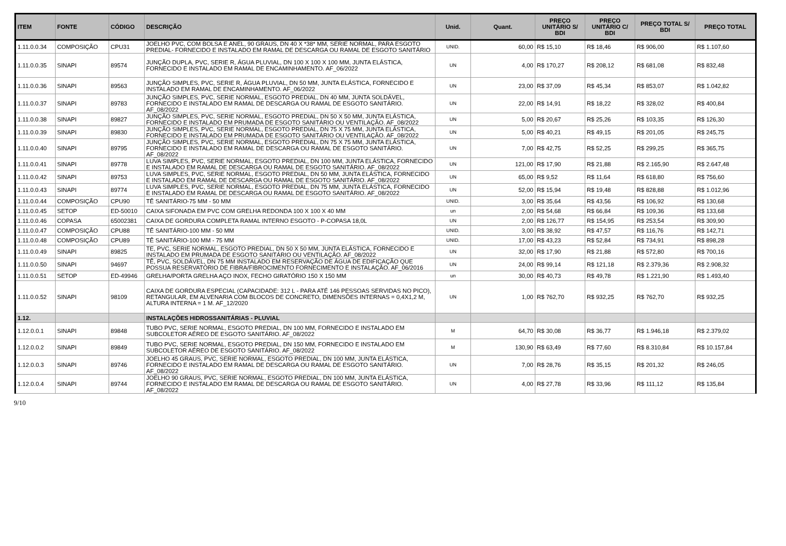| ITEM | FONTE | CÓDIGO | DESCRIÇÃO | Unid. | Quant. | PREÇO UNITÁRIO S/ BDI | PREÇO UNITÁRIO C/ BDI | PREÇO TOTAL S/ BDI | PREÇO TOTAL |
| --- | --- | --- | --- | --- | --- | --- | --- | --- | --- |
| 1.11.0.0.34 | COMPOSIÇÃO | CPU31 | JOELHO PVC, COM BOLSA E ANEL, 90 GRAUS, DN 40 X *38* MM, SERIE NORMAL, PARA ESGOTO PREDIAL- FORNECIDO E INSTALADO EM RAMAL DE DESCARGA OU RAMAL DE ESGOTO SANITÁRIO | UNID. | 60,00 | R$ 15,10 | R$ 18,46 | R$ 906,00 | R$ 1.107,60 |
| 1.11.0.0.35 | SINAPI | 89574 | JUNÇÃO DUPLA, PVC, SERIE R, ÁGUA PLUVIAL, DN 100 X 100 X 100 MM, JUNTA ELÁSTICA, FORNECIDO E INSTALADO EM RAMAL DE ENCAMINHAMENTO. AF_06/2022 | UN | 4,00 | R$ 170,27 | R$ 208,12 | R$ 681,08 | R$ 832,48 |
| 1.11.0.0.36 | SINAPI | 89563 | JUNÇÃO SIMPLES, PVC, SERIE R, ÁGUA PLUVIAL, DN 50 MM, JUNTA ELÁSTICA, FORNECIDO E INSTALADO EM RAMAL DE ENCAMINHAMENTO. AF_06/2022 | UN | 23,00 | R$ 37,09 | R$ 45,34 | R$ 853,07 | R$ 1.042,82 |
| 1.11.0.0.37 | SINAPI | 89783 | JUNÇÃO SIMPLES, PVC, SERIE NORMAL, ESGOTO PREDIAL, DN 40 MM, JUNTA SOLDÁVEL, FORNECIDO E INSTALADO EM RAMAL DE DESCARGA OU RAMAL DE ESGOTO SANITÁRIO. AF_08/2022 | UN | 22,00 | R$ 14,91 | R$ 18,22 | R$ 328,02 | R$ 400,84 |
| 1.11.0.0.38 | SINAPI | 89827 | JUNÇÃO SIMPLES, PVC, SERIE NORMAL, ESGOTO PREDIAL, DN 50 X 50 MM, JUNTA ELÁSTICA, FORNECIDO E INSTALADO EM PRUMADA DE ESGOTO SANITÁRIO OU VENTILAÇÃO. AF_08/2022 | UN | 5,00 | R$ 20,67 | R$ 25,26 | R$ 103,35 | R$ 126,30 |
| 1.11.0.0.39 | SINAPI | 89830 | JUNÇÃO SIMPLES, PVC, SERIE NORMAL, ESGOTO PREDIAL, DN 75 X 75 MM, JUNTA ELÁSTICA, FORNECIDO E INSTALADO EM PRUMADA DE ESGOTO SANITÁRIO OU VENTILAÇÃO. AF_08/2022 | UN | 5,00 | R$ 40,21 | R$ 49,15 | R$ 201,05 | R$ 245,75 |
| 1.11.0.0.40 | SINAPI | 89795 | JUNÇÃO SIMPLES, PVC, SERIE NORMAL, ESGOTO PREDIAL, DN 75 X 75 MM, JUNTA ELÁSTICA, FORNECIDO E INSTALADO EM RAMAL DE DESCARGA OU RAMAL DE ESGOTO SANITÁRIO. AF_08/2022 | UN | 7,00 | R$ 42,75 | R$ 52,25 | R$ 299,25 | R$ 365,75 |
| 1.11.0.0.41 | SINAPI | 89778 | LUVA SIMPLES, PVC, SERIE NORMAL, ESGOTO PREDIAL, DN 100 MM, JUNTA ELÁSTICA, FORNECIDO E INSTALADO EM RAMAL DE DESCARGA OU RAMAL DE ESGOTO SANITÁRIO. AF_08/2022 | UN | 121,00 | R$ 17,90 | R$ 21,88 | R$ 2.165,90 | R$ 2.647,48 |
| 1.11.0.0.42 | SINAPI | 89753 | LUVA SIMPLES, PVC, SERIE NORMAL, ESGOTO PREDIAL, DN 50 MM, JUNTA ELÁSTICA, FORNECIDO E INSTALADO EM RAMAL DE DESCARGA OU RAMAL DE ESGOTO SANITÁRIO. AF_08/2022 | UN | 65,00 | R$ 9,52 | R$ 11,64 | R$ 618,80 | R$ 756,60 |
| 1.11.0.0.43 | SINAPI | 89774 | LUVA SIMPLES, PVC, SERIE NORMAL, ESGOTO PREDIAL, DN 75 MM, JUNTA ELÁSTICA, FORNECIDO E INSTALADO EM RAMAL DE DESCARGA OU RAMAL DE ESGOTO SANITÁRIO. AF_08/2022 | UN | 52,00 | R$ 15,94 | R$ 19,48 | R$ 828,88 | R$ 1.012,96 |
| 1.11.0.0.44 | COMPOSIÇÃO | CPU90 | TÊ SANITÁRIO-75 MM - 50 MM | UNID. | 3,00 | R$ 35,64 | R$ 43,56 | R$ 106,92 | R$ 130,68 |
| 1.11.0.0.45 | SETOP | ED-50010 | CAIXA SIFONADA EM PVC COM GRELHA REDONDA 100 X 100 X 40 MM | un | 2,00 | R$ 54,68 | R$ 66,84 | R$ 109,36 | R$ 133,68 |
| 1.11.0.0.46 | COPASA | 65002381 | CAIXA DE GORDURA COMPLETA RAMAL INTERNO ESGOTO - P-COPASA 18,0L | UN | 2,00 | R$ 126,77 | R$ 154,95 | R$ 253,54 | R$ 309,90 |
| 1.11.0.0.47 | COMPOSIÇÃO | CPU88 | TÊ SANITÁRIO-100 MM - 50 MM | UNID. | 3,00 | R$ 38,92 | R$ 47,57 | R$ 116,76 | R$ 142,71 |
| 1.11.0.0.48 | COMPOSIÇÃO | CPU89 | TÊ SANITÁRIO-100 MM - 75 MM | UNID. | 17,00 | R$ 43,23 | R$ 52,84 | R$ 734,91 | R$ 898,28 |
| 1.11.0.0.49 | SINAPI | 89825 | TE, PVC, SERIE NORMAL, ESGOTO PREDIAL, DN 50 X 50 MM, JUNTA ELÁSTICA, FORNECIDO E INSTALADO EM PRUMADA DE ESGOTO SANITÁRIO OU VENTILAÇÃO. AF_08/2022 | UN | 32,00 | R$ 17,90 | R$ 21,88 | R$ 572,80 | R$ 700,16 |
| 1.11.0.0.50 | SINAPI | 94697 | TÊ, PVC, SOLDÁVEL, DN 75 MM INSTALADO EM RESERVAÇÃO DE ÁGUA DE EDIFICAÇÃO QUE POSSUA RESERVATÓRIO DE FIBRA/FIBROCIMENTO FORNECIMENTO E INSTALAÇÃO. AF_06/2016 | UN | 24,00 | R$ 99,14 | R$ 121,18 | R$ 2.379,36 | R$ 2.908,32 |
| 1.11.0.0.51 | SETOP | ED-49946 | GRELHA/PORTA GRELHA AÇO INOX, FECHO GIRATÓRIO 150 X 150 MM | un | 30,00 | R$ 40,73 | R$ 49,78 | R$ 1.221,90 | R$ 1.493,40 |
| 1.11.0.0.52 | SINAPI | 98109 | CAIXA DE GORDURA ESPECIAL (CAPACIDADE: 312 L - PARA ATÉ 146 PESSOAS SERVIDAS NO PICO), RETANGULAR, EM ALVENARIA COM BLOCOS DE CONCRETO, DIMENSÕES INTERNAS = 0,4X1,2 M, ALTURA INTERNA = 1 M. AF_12/2020 | UN | 1,00 | R$ 762,70 | R$ 932,25 | R$ 762,70 | R$ 932,25 |
| 1.12. | | | INSTALAÇÕES HIDROSSANITÁRIAS - PLUVIAL | | | | | | |
| 1.12.0.0.1 | SINAPI | 89848 | TUBO PVC, SERIE NORMAL, ESGOTO PREDIAL, DN 100 MM, FORNECIDO E INSTALADO EM SUBCOLETOR AÉREO DE ESGOTO SANITÁRIO. AF_08/2022 | M | 64,70 | R$ 30,08 | R$ 36,77 | R$ 1.946,18 | R$ 2.379,02 |
| 1.12.0.0.2 | SINAPI | 89849 | TUBO PVC, SERIE NORMAL, ESGOTO PREDIAL, DN 150 MM, FORNECIDO E INSTALADO EM SUBCOLETOR AÉREO DE ESGOTO SANITÁRIO. AF_08/2022 | M | 130,90 | R$ 63,49 | R$ 77,60 | R$ 8.310,84 | R$ 10.157,84 |
| 1.12.0.0.3 | SINAPI | 89746 | JOELHO 45 GRAUS, PVC, SERIE NORMAL, ESGOTO PREDIAL, DN 100 MM, JUNTA ELÁSTICA, FORNECIDO E INSTALADO EM RAMAL DE DESCARGA OU RAMAL DE ESGOTO SANITÁRIO. AF_08/2022 | UN | 7,00 | R$ 28,76 | R$ 35,15 | R$ 201,32 | R$ 246,05 |
| 1.12.0.0.4 | SINAPI | 89744 | JOELHO 90 GRAUS, PVC, SERIE NORMAL, ESGOTO PREDIAL, DN 100 MM, JUNTA ELÁSTICA, FORNECIDO E INSTALADO EM RAMAL DE DESCARGA OU RAMAL DE ESGOTO SANITÁRIO. AF_08/2022 | UN | 4,00 | R$ 27,78 | R$ 33,96 | R$ 111,12 | R$ 135,84 |
9/10